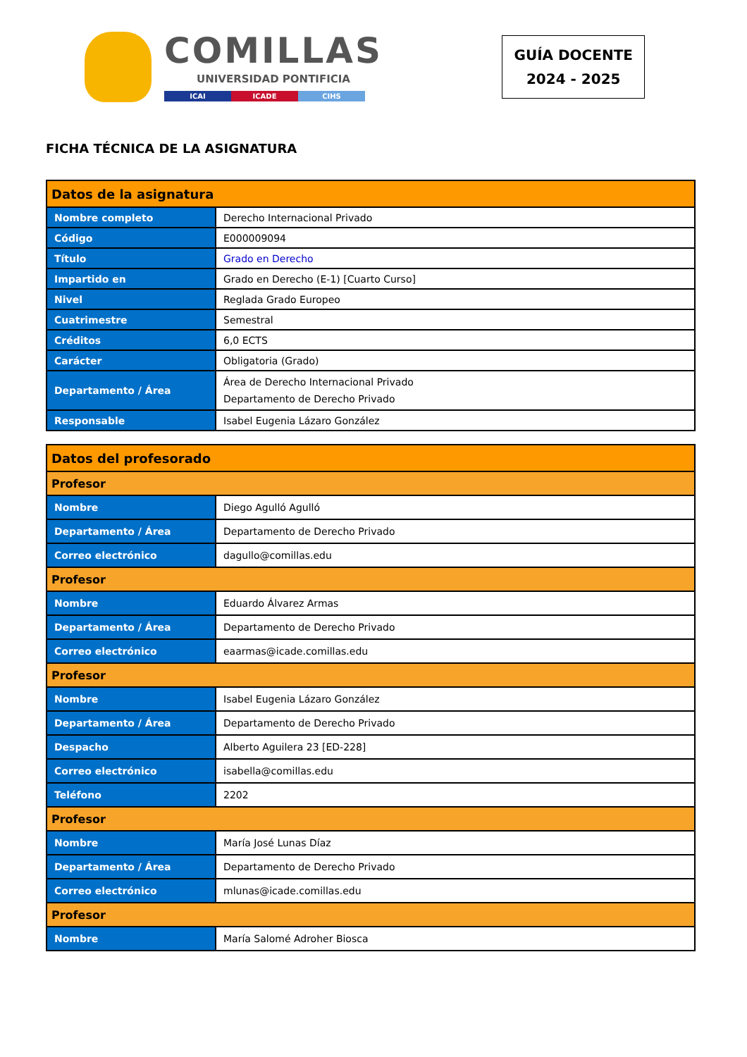COMILLAS
UNIVERSIDAD PONTIFICIA
ICAI ICADE CIHS
GUÍA DOCENTE
2024 - 2025
FICHA TÉCNICA DE LA ASIGNATURA
| Datos de la asignatura | |
| --- | --- |
| Nombre completo | Derecho Internacional Privado |
| Código | E000009094 |
| Título | Grado en Derecho |
| Impartido en | Grado en Derecho (E-1) [Cuarto Curso] |
| Nivel | Reglada Grado Europeo |
| Cuatrimestre | Semestral |
| Créditos | 6,0 ECTS |
| Carácter | Obligatoria (Grado) |
| Departamento / Área | Área de Derecho Internacional Privado Departamento de Derecho Privado |
| Responsable | Isabel Eugenia Lázaro González |
| Datos del profesorado | |
| --- | --- |
| Profesor | |
| Nombre | Diego Agulló Agulló |
| Departamento / Área | Departamento de Derecho Privado |
| Correo electrónico | dagullo@comillas.edu |
| Profesor | |
| Nombre | Eduardo Álvarez Armas |
| Departamento / Área | Departamento de Derecho Privado |
| Correo electrónico | eaarmas@icade.comillas.edu |
| Profesor | |
| Nombre | Isabel Eugenia Lázaro González |
| Departamento / Área | Departamento de Derecho Privado |
| Despacho | Alberto Aguilera 23 [ED-228] |
| Correo electrónico | isabella@comillas.edu |
| Teléfono | 2202 |
| Profesor | |
| Nombre | María José Lunas Díaz |
| Departamento / Área | Departamento de Derecho Privado |
| Correo electrónico | mlunas@icade.comillas.edu |
| Profesor | |
| Nombre | María Salomé Adroher Biosca |